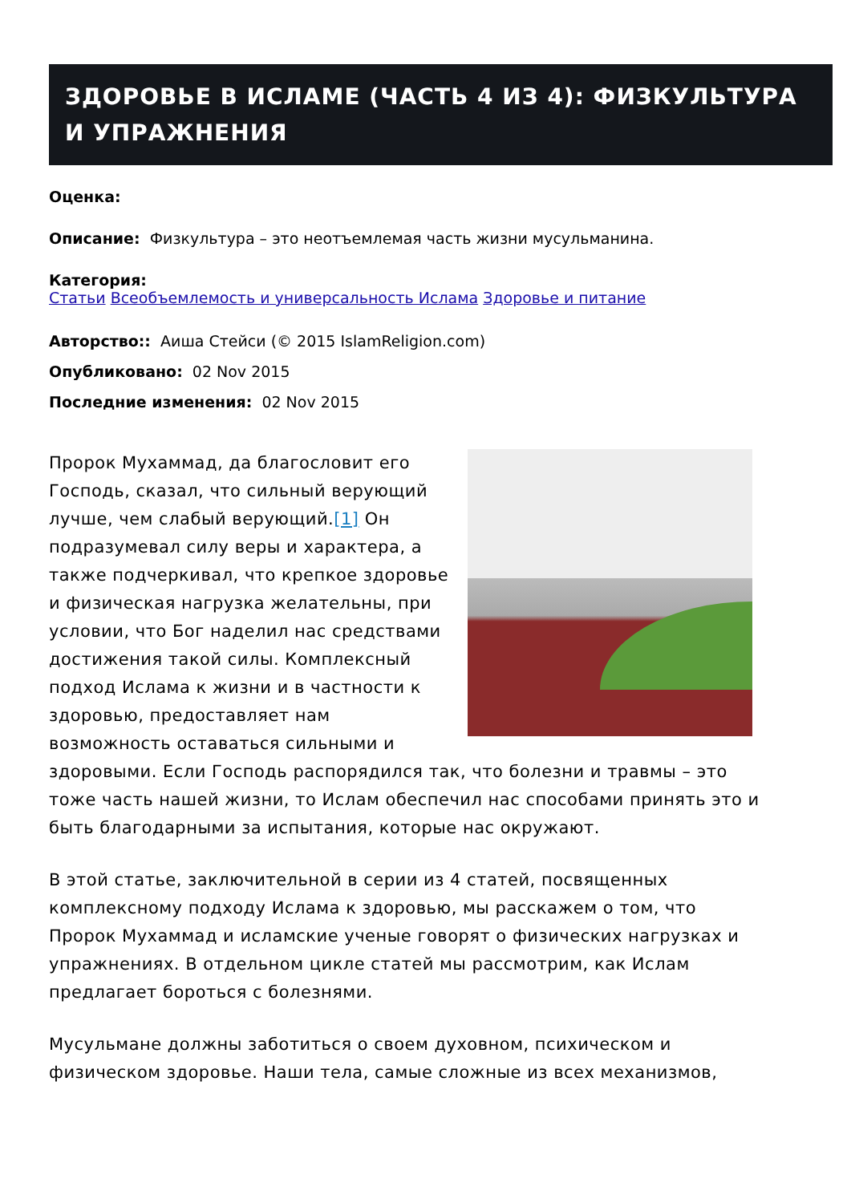ЗДОРОВЬЕ В ИСЛАМЕ (ЧАСТЬ 4 ИЗ 4): ФИЗКУЛЬТУРА И УПРАЖНЕНИЯ
Оценка:
Описание: Физкультура – это неотъемлемая часть жизни мусульманина.
Категория:
Статьи Всеобъемлемость и универсальность Ислама Здоровье и питание
Авторство:: Аиша Стейси (© 2015 IslamReligion.com)
Опубликовано: 02 Nov 2015
Последние изменения: 02 Nov 2015
Пророк Мухаммад, да благословит его Господь, сказал, что сильный верующий лучше, чем слабый верующий.[1] Он подразумевал силу веры и характера, а также подчеркивал, что крепкое здоровье и физическая нагрузка желательны, при условии, что Бог наделил нас средствами достижения такой силы. Комплексный подход Ислама к жизни и в частности к здоровью, предоставляет нам возможность оставаться сильными и здоровыми. Если Господь распорядился так, что болезни и травмы – это тоже часть нашей жизни, то Ислам обеспечил нас способами принять это и быть благодарными за испытания, которые нас окружают.
В этой статье, заключительной в серии из 4 статей, посвященных комплексному подходу Ислама к здоровью, мы расскажем о том, что Пророк Мухаммад и исламские ученые говорят о физических нагрузках и упражнениях. В отдельном цикле статей мы рассмотрим, как Ислам предлагает бороться с болезнями.
Мусульмане должны заботиться о своем духовном, психическом и физическом здоровье. Наши тела, самые сложные из всех механизмов,